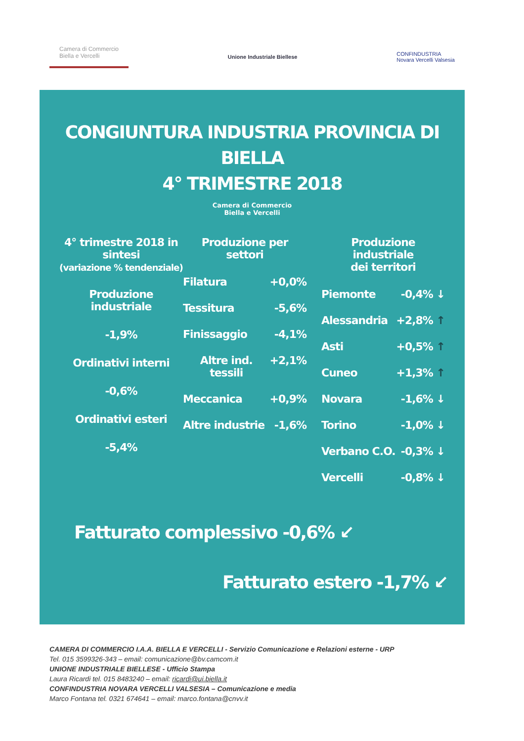Camera di Commercio
Biella e Vercelli
Unione Industriale Biellese
CONFINDUSTRIA
Novara Vercelli Valsesia
CONGIUNTURA INDUSTRIA PROVINCIA DI BIELLA
4° TRIMESTRE 2018
Camera di Commercio
Biella e Vercelli
4° trimestre 2018 in sintesi
(variazione % tendenziale)
Produzione industriale
-1,9%
Ordinativi interni
-0,6%
Ordinativi esteri
-5,4%
Produzione per settori
Filatura +0,0%
Tessitura -5,6%
Finissaggio -4,1%
Altre ind. tessili +2,1%
Meccanica +0,9%
Altre industrie -1,6%
Produzione industriale
dei territori
Piemonte -0,4% ↓
Alessandria +2,8% ↑
Asti +0,5% ↑
Cuneo +1,3% ↑
Novara -1,6% ↓
Torino -1,0% ↓
Verbano C.O. -0,3% ↓
Vercelli -0,8% ↓
Fatturato complessivo -0,6% ↙
Fatturato estero -1,7% ↙
CAMERA DI COMMERCIO I.A.A. BIELLA E VERCELLI - Servizio Comunicazione e Relazioni esterne - URP
Tel. 015 3599326-343 – email: comunicazione@bv.camcom.it
UNIONE INDUSTRIALE BIELLESE - Ufficio Stampa
Laura Ricardi tel. 015 8483240 – email: ricardi@ui.biella.it
CONFINDUSTRIA NOVARA VERCELLI VALSESIA – Comunicazione e media
Marco Fontana tel. 0321 674641 – email: marco.fontana@cnvv.it